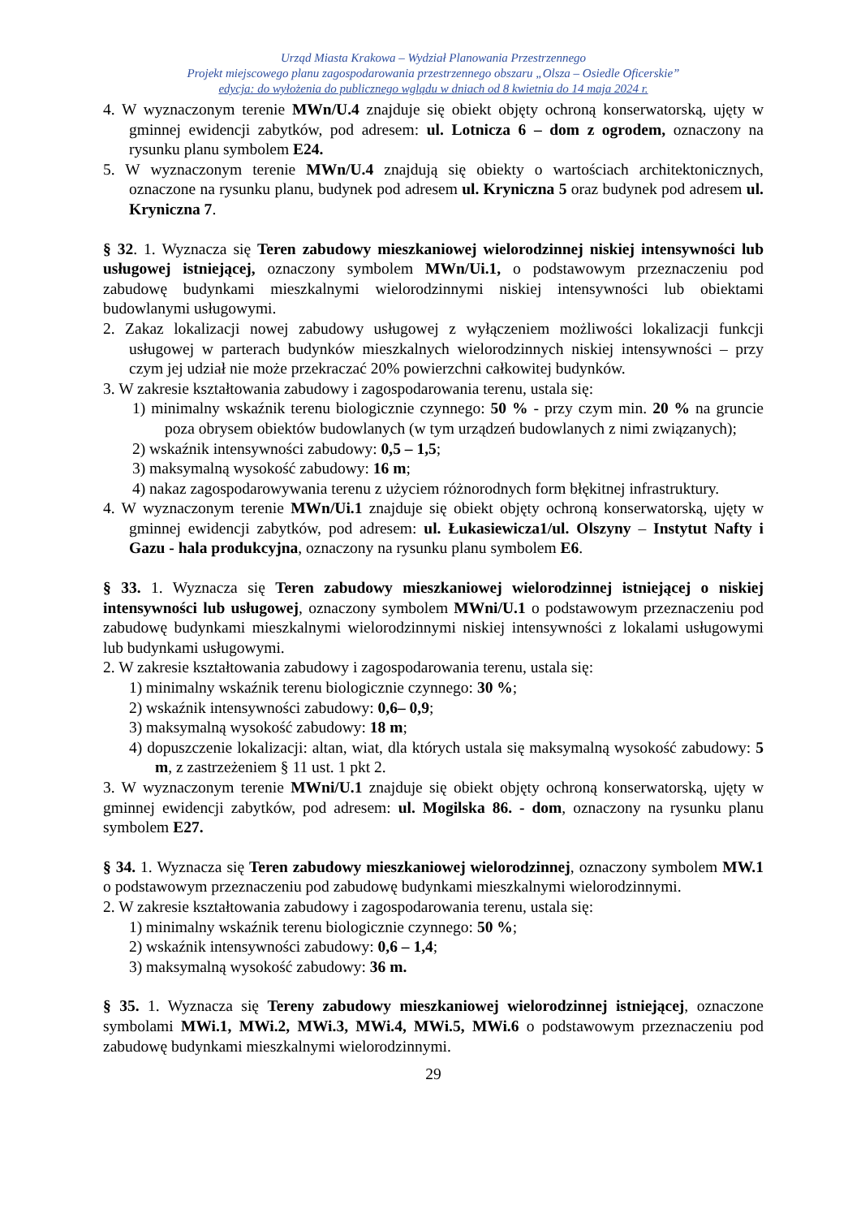Urząd Miasta Krakowa – Wydział Planowania Przestrzennego
Projekt miejscowego planu zagospodarowania przestrzennego obszaru „Olsza – Osiedle Oficerskie”
edycja: do wyłożenia do publicznego wglądu w dniach od 8 kwietnia do 14 maja 2024 r.
4. W wyznaczonym terenie MWn/U.4 znajduje się obiekt objęty ochroną konserwatorską, ujęty w gminnej ewidencji zabytków, pod adresem: ul. Lotnicza 6 – dom z ogrodem, oznaczony na rysunku planu symbolem E24.
5. W wyznaczonym terenie MWn/U.4 znajdują się obiekty o wartościach architektonicznych, oznaczone na rysunku planu, budynek pod adresem ul. Kryniczna 5 oraz budynek pod adresem ul. Kryniczna 7.
§ 32. 1. Wyznacza się Teren zabudowy mieszkaniowej wielorodzinnej niskiej intensywności lub usługowej istniejącej, oznaczony symbolem MWn/Ui.1, o podstawowym przeznaczeniu pod zabudowę budynkami mieszkalnymi wielorodzinnymi niskiej intensywności lub obiektami budowlanymi usługowymi.
2. Zakaz lokalizacji nowej zabudowy usługowej z wyłączeniem możliwości lokalizacji funkcji usługowej w parterach budynków mieszkalnych wielorodzinnych niskiej intensywności – przy czym jej udział nie może przekraczać 20% powierzchni całkowitej budynków.
3. W zakresie kształtowania zabudowy i zagospodarowania terenu, ustala się:
1) minimalny wskaźnik terenu biologicznie czynnego: 50 % - przy czym min. 20 % na gruncie poza obrysem obiektów budowlanych (w tym urządzeń budowlanych z nimi związanych);
2) wskaźnik intensywności zabudowy: 0,5 – 1,5;
3) maksymalną wysokość zabudowy: 16 m;
4) nakaz zagospodarowywania terenu z użyciem różnorodnych form błękitnej infrastruktury.
4. W wyznaczonym terenie MWn/Ui.1 znajduje się obiekt objęty ochroną konserwatorską, ujęty w gminnej ewidencji zabytków, pod adresem: ul. Łukasiewicza1/ul. Olszyny – Instytut Nafty i Gazu - hala produkcyjna, oznaczony na rysunku planu symbolem E6.
§ 33. 1. Wyznacza się Teren zabudowy mieszkaniowej wielorodzinnej istniejącej o niskiej intensywności lub usługowej, oznaczony symbolem MWni/U.1 o podstawowym przeznaczeniu pod zabudowę budynkami mieszkalnymi wielorodzinnymi niskiej intensywności z lokalami usługowymi lub budynkami usługowymi.
2. W zakresie kształtowania zabudowy i zagospodarowania terenu, ustala się:
1) minimalny wskaźnik terenu biologicznie czynnego: 30 %;
2) wskaźnik intensywności zabudowy: 0,6– 0,9;
3) maksymalną wysokość zabudowy: 18 m;
4) dopuszczenie lokalizacji: altan, wiat, dla których ustala się maksymalną wysokość zabudowy: 5 m, z zastrzeżeniem § 11 ust. 1 pkt 2.
3. W wyznaczonym terenie MWni/U.1 znajduje się obiekt objęty ochroną konserwatorską, ujęty w gminnej ewidencji zabytków, pod adresem: ul. Mogilska 86. - dom, oznaczony na rysunku planu symbolem E27.
§ 34. 1. Wyznacza się Teren zabudowy mieszkaniowej wielorodzinnej, oznaczony symbolem MW.1 o podstawowym przeznaczeniu pod zabudowę budynkami mieszkalnymi wielorodzinnymi.
2. W zakresie kształtowania zabudowy i zagospodarowania terenu, ustala się:
1) minimalny wskaźnik terenu biologicznie czynnego: 50 %;
2) wskaźnik intensywności zabudowy: 0,6 – 1,4;
3) maksymalną wysokość zabudowy: 36 m.
§ 35. 1. Wyznacza się Tereny zabudowy mieszkaniowej wielorodzinnej istniejącej, oznaczone symbolami MWi.1, MWi.2, MWi.3, MWi.4, MWi.5, MWi.6 o podstawowym przeznaczeniu pod zabudowę budynkami mieszkalnymi wielorodzinnymi.
29